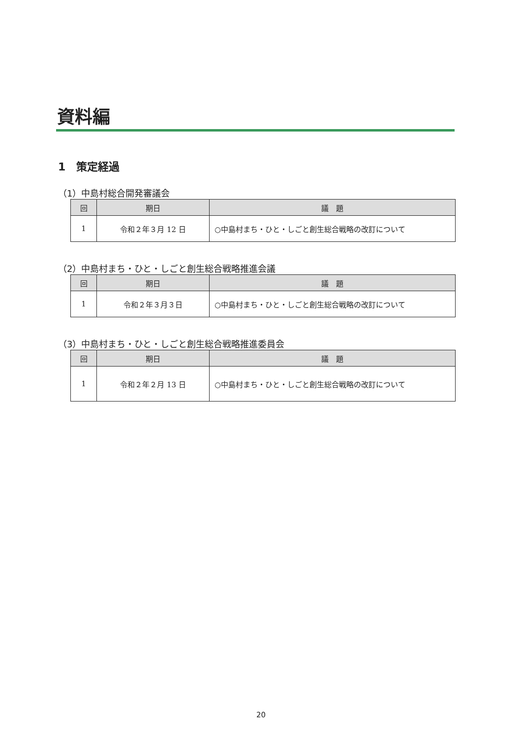資料編
1　策定経過
（1）中島村総合開発審議会
| 回 | 期日 | 議 題 |
| --- | --- | --- |
| 1 | 令和２年３月 12 日 | ○中島村まち・ひと・しごと創生総合戦略の改訂について |
（2）中島村まち・ひと・しごと創生総合戦略推進会議
| 回 | 期日 | 議 題 |
| --- | --- | --- |
| 1 | 令和２年３月３日 | ○中島村まち・ひと・しごと創生総合戦略の改訂について |
（3）中島村まち・ひと・しごと創生総合戦略推進委員会
| 回 | 期日 | 議 題 |
| --- | --- | --- |
| 1 | 令和２年２月 13 日 | ○中島村まち・ひと・しごと創生総合戦略の改訂について |
20